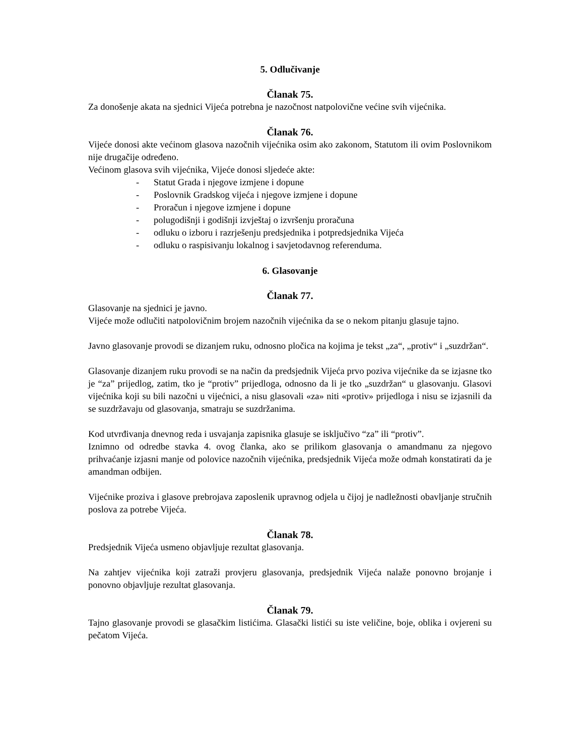5. Odlučivanje
Članak 75.
Za donošenje akata na sjednici Vijeća potrebna je nazočnost natpolovične većine svih vijećnika.
Članak 76.
Vijeće donosi akte većinom glasova nazočnih vijećnika osim ako zakonom, Statutom ili ovim Poslovnikom nije drugačije određeno.
Većinom glasova svih vijećnika, Vijeće donosi sljedeće akte:
- Statut Grada i njegove izmjene i dopune
- Poslovnik Gradskog vijeća i njegove izmjene i dopune
- Proračun i njegove izmjene i dopune
- polugodišnji i godišnji izvještaj o izvršenju proračuna
- odluku o izboru i razrješenju predsjednika i potpredsjednika Vijeća
- odluku o raspisivanju lokalnog i savjetodavnog referenduma.
6. Glasovanje
Članak 77.
Glasovanje na sjednici je javno.
Vijeće može odlučiti natpolovičnim brojem nazočnih vijećnika da se o nekom pitanju glasuje tajno.
Javno glasovanje provodi se dizanjem ruku, odnosno pločica na kojima je tekst „za“, „protiv“ i „suzdržan“.
Glasovanje dizanjem ruku provodi se na način da predsjednik Vijeća prvo poziva vijećnike da se izjasne tko je “za” prijedlog, zatim, tko je “protiv” prijedloga, odnosno da li je tko „suzdržan“ u glasovanju. Glasovi vijećnika koji su bili nazočni u vijećnici, a nisu glasovali «za» niti «protiv» prijedloga i nisu se izjasnili da se suzdržavaju od glasovanja, smatraju se suzdržanima.
Kod utvrđivanja dnevnog reda i usvajanja zapisnika glasuje se isključivo “za” ili “protiv”.
Iznimno od odredbe stavka 4. ovog članka, ako se prilikom glasovanja o amandmanu za njegovo prihvaćanje izjasni manje od polovice nazočnih vijećnika, predsjednik Vijeća može odmah konstatirati da je amandman odbijen.
Vijećnike proziva i glasove prebrojava zaposlenik upravnog odjela u čijoj je nadležnosti obavljanje stručnih poslova za potrebe Vijeća.
Članak 78.
Predsjednik Vijeća usmeno objavljuje rezultat glasovanja.
Na zahtjev vijećnika koji zatraži provjeru glasovanja, predsjednik Vijeća nalaže ponovno brojanje i ponovno objavljuje rezultat glasovanja.
Članak 79.
Tajno glasovanje provodi se glasačkim listićima. Glasački listići su iste veličine, boje, oblika i ovjereni su pečatom Vijeća.